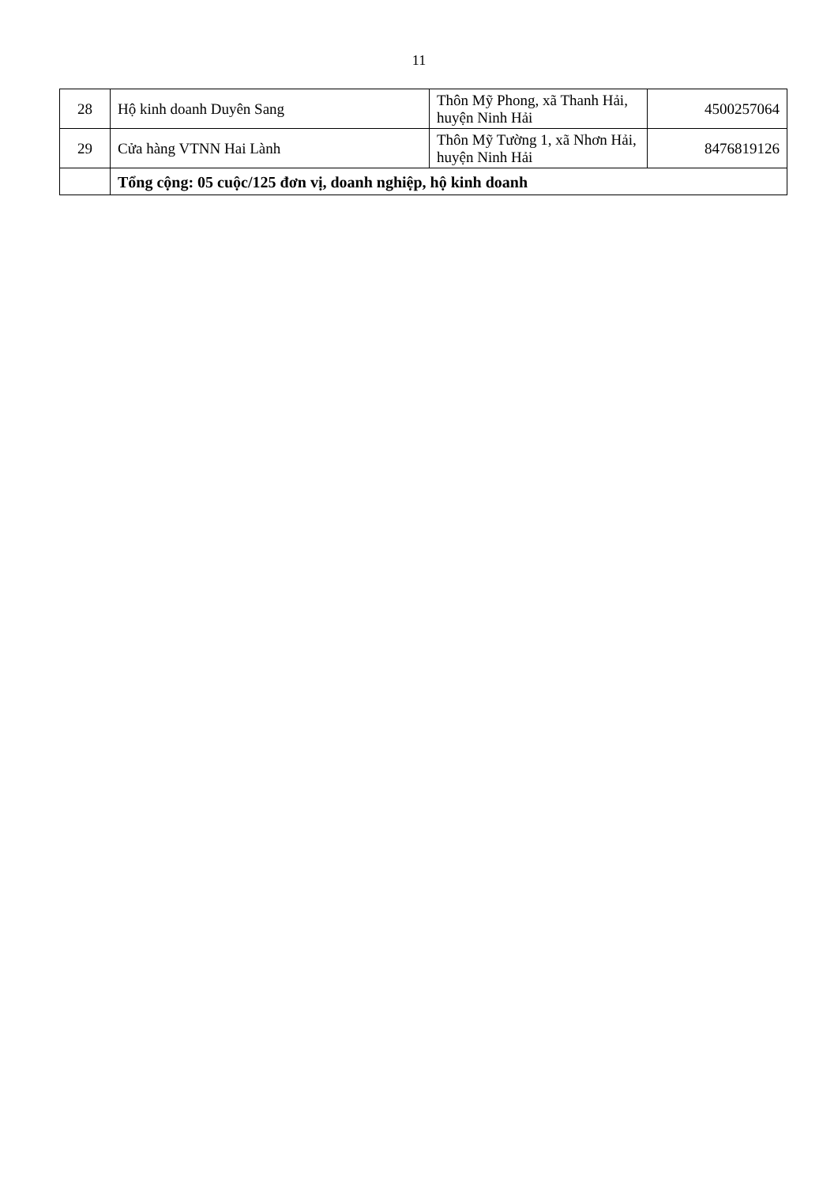11
| 28 | Hộ kinh doanh Duyên Sang | Thôn Mỹ Phong, xã Thanh Hải, huyện Ninh Hải | 4500257064 |
| 29 | Cửa hàng VTNN Hai Lành | Thôn Mỹ Tường 1, xã Nhơn Hải, huyện Ninh Hải | 8476819126 |
| | Tổng cộng: 05 cuộc/125 đơn vị, doanh nghiệp, hộ kinh doanh | | |